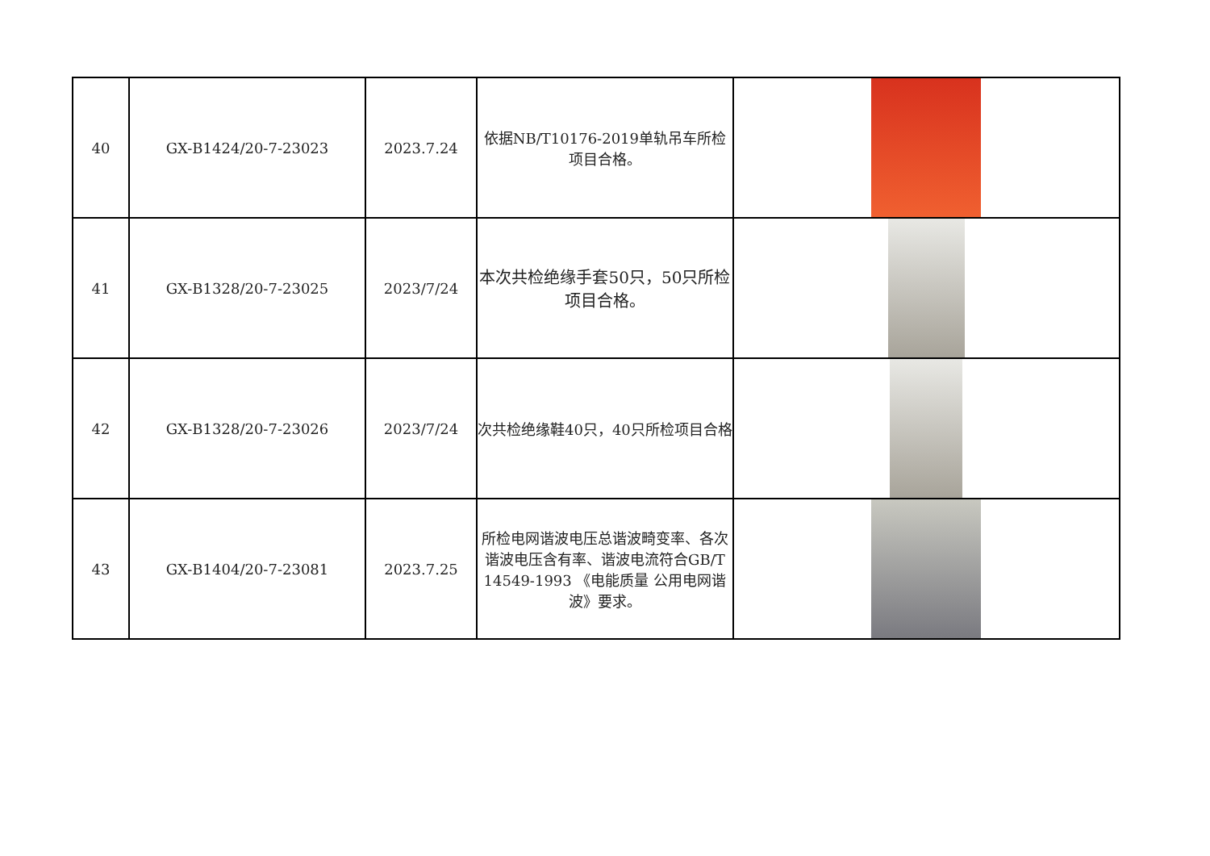| 40 | GX-B1424/20-7-23023 | 2023.7.24 | 依据NB/T10176-2019单轨吊车所检项目合格。 | |
| 41 | GX-B1328/20-7-23025 | 2023/7/24 | 本次共检绝缘手套50只，50只所检项目合格。 | |
| 42 | GX-B1328/20-7-23026 | 2023/7/24 | 次共检绝缘鞋40只，40只所检项目合格 | |
| 43 | GX-B1404/20-7-23081 | 2023.7.25 | 所检电网谐波电压总谐波畸变率、各次谐波电压含有率、谐波电流符合GB/T 14549-1993 《电能质量 公用电网谐波》要求。 | |